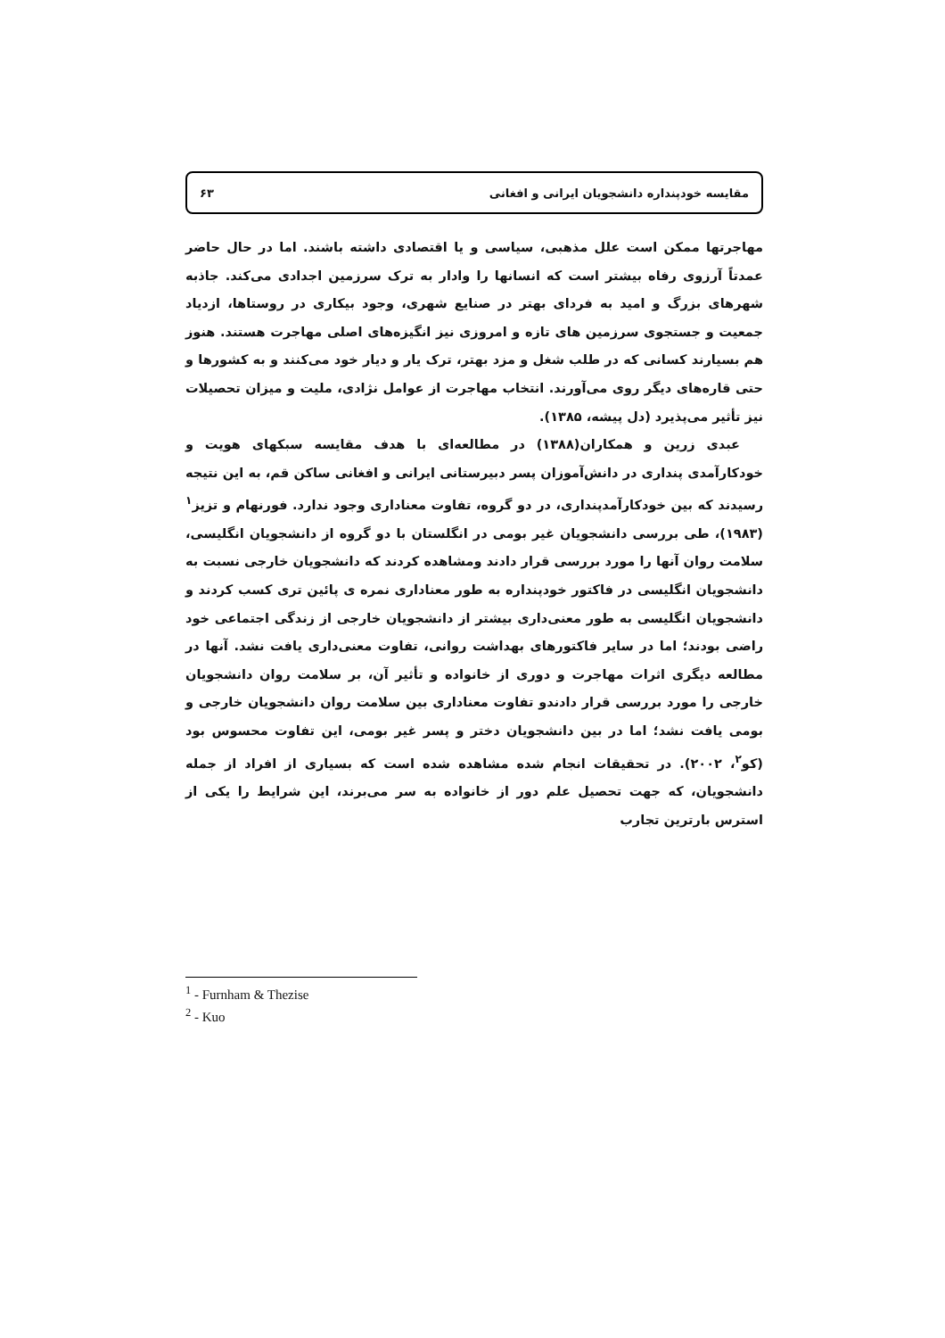مقایسه خودپنداره دانشجویان ایرانی و افغانی ۶۳
مهاجرتها ممکن است علل مذهبی، سیاسی و یا اقتصادی داشته باشند. اما در حال حاضر عمدتاً آرزوی رفاه بیشتر است که انسانها را وادار به ترک سرزمین اجدادی می‌کند. جاذبه شهرهای بزرگ و امید به فردای بهتر در صنایع شهری، وجود بیکاری در روستاها، ازدیاد جمعیت و جستجوی سرزمین های تازه و امروزی نیز انگیزه‌های اصلی مهاجرت هستند. هنوز هم بسیارند کسانی که در طلب شغل و مزد بهتر، ترک یار و دیار خود می‌کنند و به کشورها و حتی قاره‌های دیگر روی می‌آورند. انتخاب مهاجرت از عوامل نژادی، ملیت و میزان تحصیلات نیز تأثیر می‌پذیرد (دل پیشه، ۱۳۸۵).
عبدی زرین و همکاران(۱۳۸۸) در مطالعه‌ای با هدف مقایسه سبکهای هویت و خودکارآمدی پنداری در دانش‌آموزان پسر دبیرستانی ایرانی و افغانی ساکن قم، به این نتیجه رسیدند که بین خودکارآمدپنداری، در دو گروه، تفاوت معناداری وجود ندارد. فورنهام و تزیز<sup>۱</sup> (۱۹۸۳)، طی بررسی دانشجویان غیر بومی در انگلستان با دو گروه از دانشجویان انگلیسی، سلامت روان آنها را مورد بررسی قرار دادند ومشاهده کردند که دانشجویان خارجی نسبت به دانشجویان انگلیسی در فاکتور خودپنداره به طور معناداری نمره ی پائین تری کسب کردند و دانشجویان انگلیسی به طور معنی‌داری بیشتر از دانشجویان خارجی از زندگی اجتماعی خود راضی بودند؛ اما در سایر فاکتورهای بهداشت روانی، تفاوت معنی‌داری یافت نشد. آنها در مطالعه دیگری اثرات مهاجرت و دوری از خانواده و تأثیر آن، بر سلامت روان دانشجویان خارجی را مورد بررسی قرار دادندو تفاوت معناداری بین سلامت روان دانشجویان خارجی و بومی یافت نشد؛ اما در بین دانشجویان دختر و پسر غیر بومی، این تفاوت محسوس بود (کو<sup>۲</sup>، ۲۰۰۲). در تحقیقات انجام شده مشاهده شده است که بسیاری از افراد از جمله دانشجویان، که جهت تحصیل علم دور از خانواده به سر می‌برند، این شرایط را یکی از استرس بارترین تجارب
<sup>1</sup> - Furnham & Thezise
<sup>2</sup> - Kuo